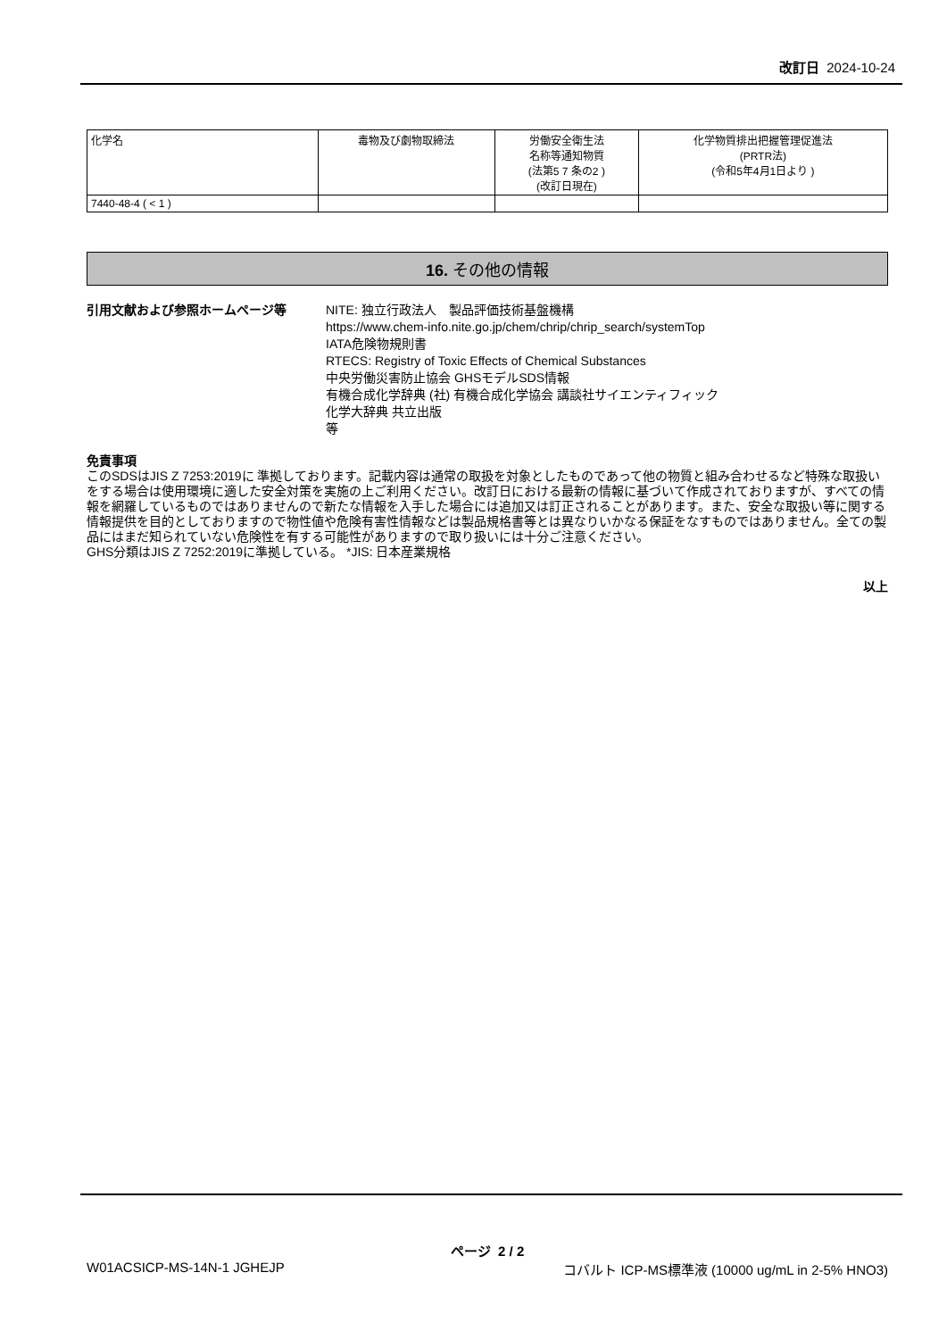改訂日 2024-10-24
| 化学名 | 毒物及び劇物取締法 | 労働安全衛生法 名称等通知物質 (法第5 7 条の2 ) (改訂日現在) | 化学物質排出把握管理促進法 (PRTR法) (令和5年4月1日より ) |
| --- | --- | --- | --- |
| 7440-48-4 ( < 1 ) | | | |
16. その他の情報
引用文献および参照ホームページ等 NITE: 独立行政法人　製品評価技術基盤機構
https://www.chem-info.nite.go.jp/chem/chrip/chrip_search/systemTop
IATA危険物規則書
RTECS: Registry of Toxic Effects of Chemical Substances
中央労働災害防止協会 GHSモデルSDS情報
有機合成化学辞典 (社) 有機合成化学協会 講談社サイエンティフィック
化学大辞典 共立出版
等
免責事項
このSDSはJIS Z 7253:2019に 準拠しております。記載内容は通常の取扱を対象としたものであって他の物質と組み合わせるなど特殊な取扱いをする場合は使用環境に適した安全対策を実施の上ご利用ください。改訂日における最新の情報に基づいて作成されておりますが、すべての情報を網羅しているものではありませんので新たな情報を入手した場合には追加又は訂正されることがあります。また、安全な取扱い等に関する情報提供を目的としておりますので物性値や危険有害性情報などは製品規格書等とは異なりいかなる保証をなすものではありません。全ての製品にはまだ知られていない危険性を有する可能性がありますので取り扱いには十分ご注意ください。
GHS分類はJIS Z 7252:2019に準拠している。 *JIS: 日本産業規格
以上
ページ 2 / 2
W01ACSICP-MS-14N-1 JGHEJP コバルト ICP-MS標準液 (10000 ug/mL in 2-5% HNO3)